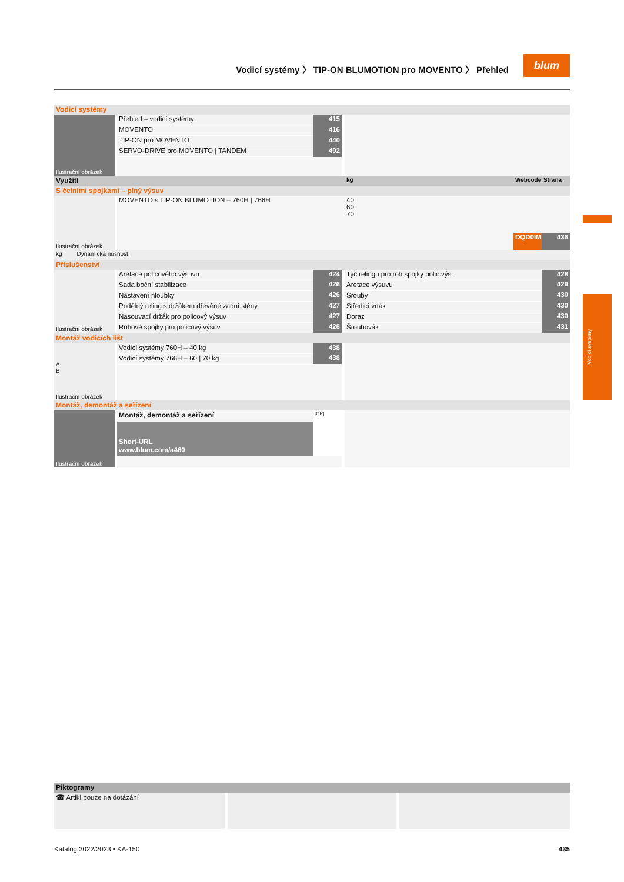Vodicí systémy 〉 TIP-ON BLUMOTION pro MOVENTO 〉 Přehled
blum
Vodicí systémy
| Vodicí systémy | | | | | | | | | | | |
| Ilustrační obrázek | | Přehled – vodicí systémy | 415 | | | | | | | | |
| | | MOVENTO | 416 | | | | | | | | |
| | | TIP-ON pro MOVENTO | 440 | | | | | | | | |
| | | SERVO-DRIVE pro MOVENTO / TANDEM | 492 | | | | | | | | |
| Využití | | | | | kg | | | | | Webcode | Strana |
| S čelními spojkami – plný výsuv | | | | | | | | | | | |
| Ilustrační obrázek | | MOVENTO s TIP-ON BLUMOTION – 760H / 766H | | | 40 60 70 | | | | | | |
| | | | | | | | | | | DQD0IM | 436 |
| kg Dynamická nosnost | | | | | | | | | | | |
| Příslušenství | | | | | | | | | | | |
| Ilustrační obrázek | | Aretace policového výsuvu | 424 | | Tyč relingu pro roh.spojky polic.výs. | | | | | | 428 |
| | | Sada boční stabilizace | 426 | | Aretace výsuvu | | | | | | 429 |
| | | Nastavení hloubky | 426 | | Šrouby | | | | | | 430 |
| | | Podélný reling s držákem dřevěné zadní stěny | 427 | | Středicí vrták | | | | | | 430 |
| | | Nasouvací držák pro policový výsuv | 427 | | Doraz | | | | | | 430 |
| | | Rohové spojky pro policový výsuv | 428 | | Šroubovák | | | | | | 431 |
| Montáž vodicích lišt | | | | | | | | | | | |
| A B Ilustrační obrázek | | Vodicí systémy 760H – 40 kg | 438 | | | | | | | | |
| | | Vodicí systémy 766H – 60 / 70 kg | 438 | | | | | | | | |
| Montáž, demontáž a seřízení | | | | | | | | | | | |
| Ilustrační obrázek | | Montáž, demontáž a seřízení | [QR] | | | | | | | | |
| | | Short-URL | | | | | | | | | |
| | | www.blum.com/a460 | | | | | | | | | |
| Piktogramy | | |
| ☎ Artikl pouze na dotázání | | |
Katalog 2022/2023 • KA-150 435